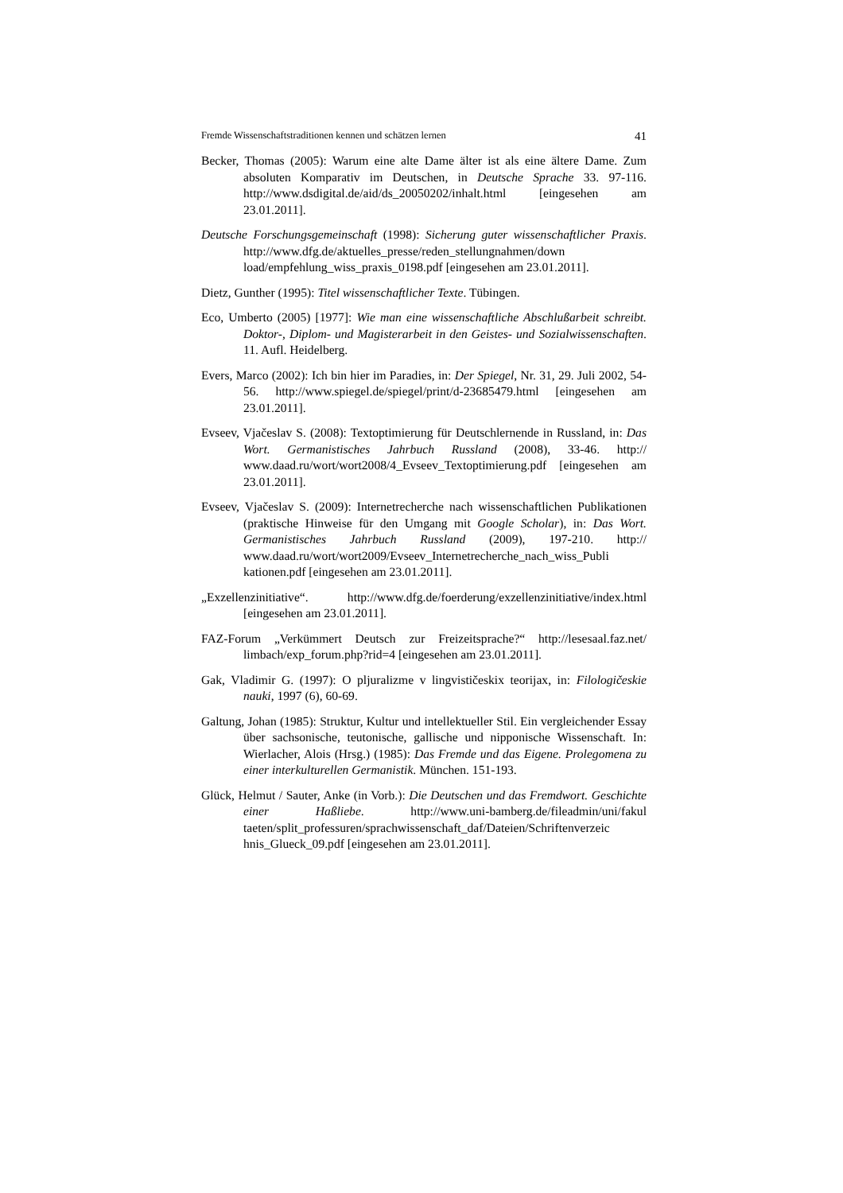Fremde Wissenschaftstraditionen kennen und schätzen lernen 41
Becker, Thomas (2005): Warum eine alte Dame älter ist als eine ältere Dame. Zum absoluten Komparativ im Deutschen, in Deutsche Sprache 33. 97-116. http://www.dsdigital.de/aid/ds_20050202/inhalt.html [eingesehen am 23.01.2011].
Deutsche Forschungsgemeinschaft (1998): Sicherung guter wissenschaftlicher Praxis. http://www.dfg.de/aktuelles_presse/reden_stellungnahmen/down load/empfehlung_wiss_praxis_0198.pdf [eingesehen am 23.01.2011].
Dietz, Gunther (1995): Titel wissenschaftlicher Texte. Tübingen.
Eco, Umberto (2005) [1977]: Wie man eine wissenschaftliche Abschlußarbeit schreibt. Doktor-, Diplom- und Magisterarbeit in den Geistes- und Sozialwissenschaften. 11. Aufl. Heidelberg.
Evers, Marco (2002): Ich bin hier im Paradies, in: Der Spiegel, Nr. 31, 29. Juli 2002, 54-56. http://www.spiegel.de/spiegel/print/d-23685479.html [eingesehen am 23.01.2011].
Evseev, Vjačeslav S. (2008): Textoptimierung für Deutschlernende in Russland, in: Das Wort. Germanistisches Jahrbuch Russland (2008), 33-46. http:// www.daad.ru/wort/wort2008/4_Evseev_Textoptimierung.pdf [eingesehen am 23.01.2011].
Evseev, Vjačeslav S. (2009): Internetrecherche nach wissenschaftlichen Publikationen (praktische Hinweise für den Umgang mit Google Scholar), in: Das Wort. Germanistisches Jahrbuch Russland (2009), 197-210. http:// www.daad.ru/wort/wort2009/Evseev_Internetrecherche_nach_wiss_Publi kationen.pdf [eingesehen am 23.01.2011].
„Exzellenzinitiative“. http://www.dfg.de/foerderung/exzellenzinitiative/index.html [eingesehen am 23.01.2011].
FAZ-Forum „Verkümmert Deutsch zur Freizeitsprache?“ http://lesesaal.faz.net/ limbach/exp_forum.php?rid=4 [eingesehen am 23.01.2011].
Gak, Vladimir G. (1997): O pljuralizme v lingvističeskix teorijax, in: Filologičeskie nauki, 1997 (6), 60-69.
Galtung, Johan (1985): Struktur, Kultur und intellektueller Stil. Ein vergleichender Essay über sachsonische, teutonische, gallische und nipponische Wissenschaft. In: Wierlacher, Alois (Hrsg.) (1985): Das Fremde und das Eigene. Prolegomena zu einer interkulturellen Germanistik. München. 151-193.
Glück, Helmut / Sauter, Anke (in Vorb.): Die Deutschen und das Fremdwort. Geschichte einer Haßliebe. http://www.uni-bamberg.de/fileadmin/uni/fakul taeten/split_professuren/sprachwissenschaft_daf/Dateien/Schriftenverzeic hnis_Glueck_09.pdf [eingesehen am 23.01.2011].